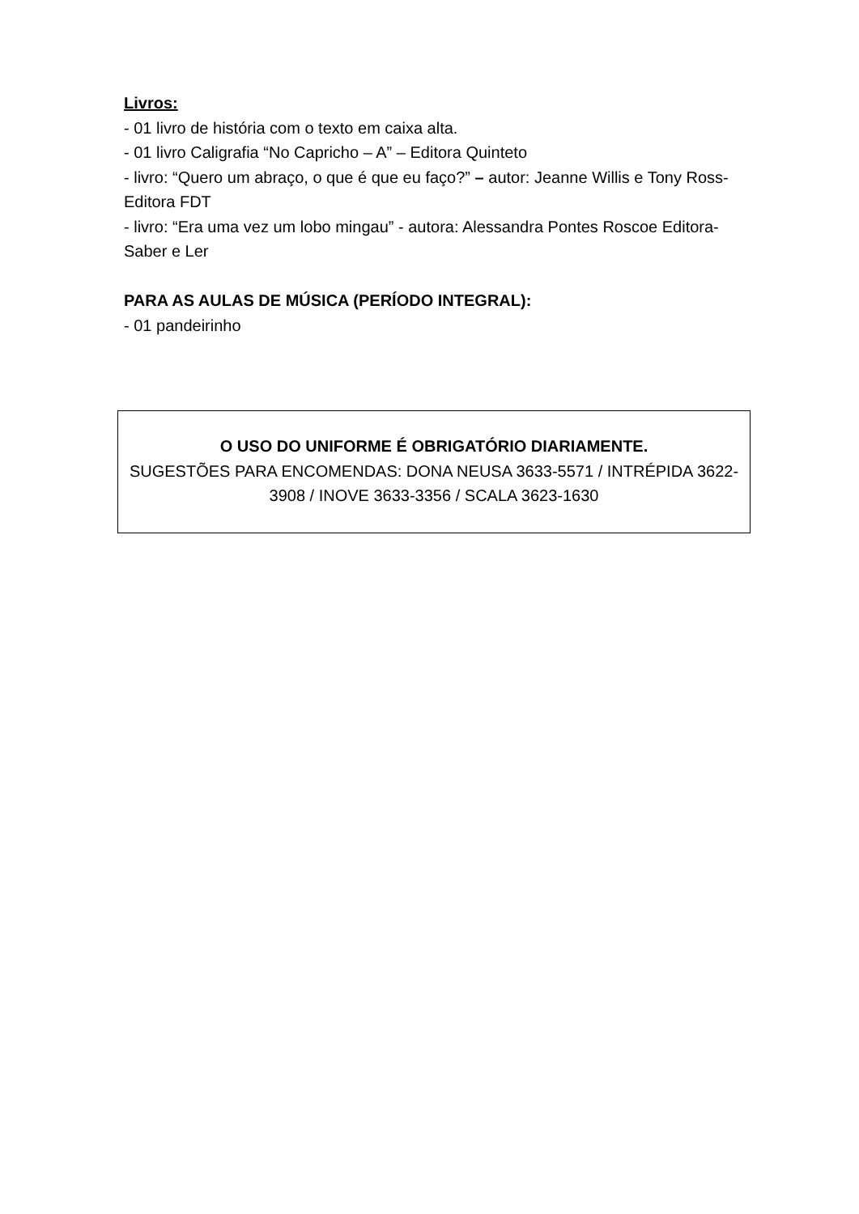Livros:
- 01 livro de história com o texto em caixa alta.
- 01 livro Caligrafia “No Capricho – A” – Editora Quinteto
- livro: “Quero um abraço, o que é que eu faço?” – autor: Jeanne Willis e Tony Ross- Editora FDT
- livro: “Era uma vez um lobo mingau” - autora: Alessandra Pontes Roscoe Editora- Saber e Ler
PARA AS AULAS DE MÚSICA (PERÍODO INTEGRAL):
- 01 pandeirinho
O USO DO UNIFORME É OBRIGATÓRIO DIARIAMENTE.
SUGESTÕES PARA ENCOMENDAS: DONA NEUSA 3633-5571 / INTRÉPIDA 3622-3908 / INOVE 3633-3356 / SCALA 3623-1630